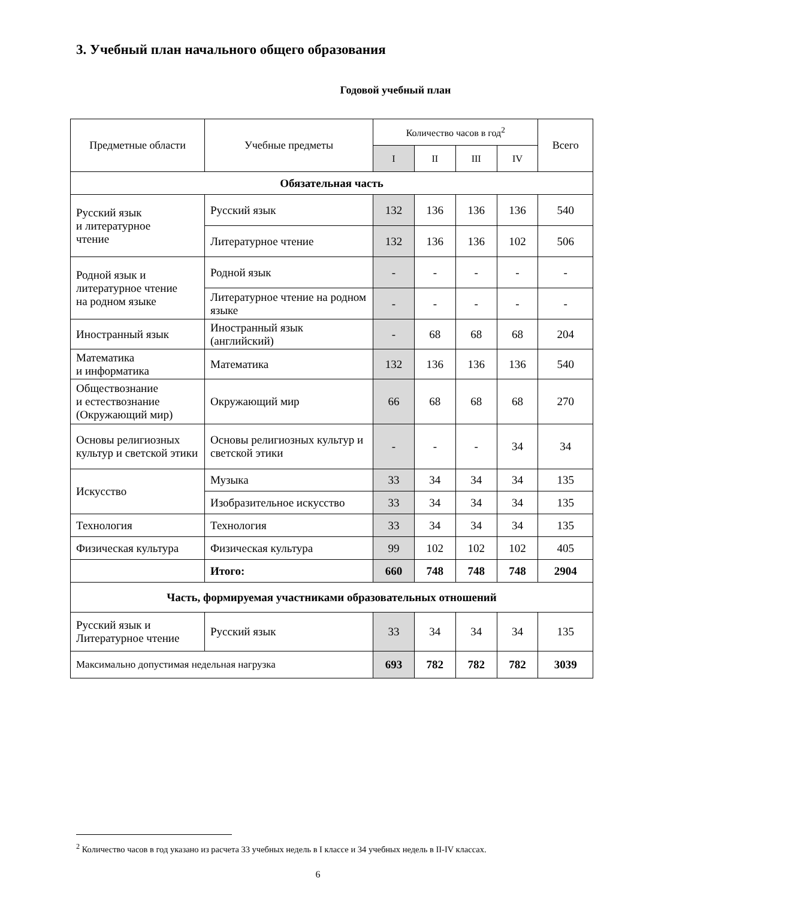3. Учебный план начального общего образования
Годовой учебный план
| Предметные области | Учебные предметы | Количество часов в год<sup>2</sup> | | | | Всего |
| --- | --- | --- | --- | --- | --- | --- |
| | | I | II | III | IV | |
| Обязательная часть | | | | | | |
| Русский язык и литературное чтение | Русский язык | 132 | 136 | 136 | 136 | 540 |
| | Литературное чтение | 132 | 136 | 136 | 102 | 506 |
| Родной язык и литературное чтение на родном языке | Родной язык | - | - | - | - | - |
| | Литературное чтение на родном языке | - | - | - | - | - |
| Иностранный язык | Иностранный язык (английский) | - | 68 | 68 | 68 | 204 |
| Математика и информатика | Математика | 132 | 136 | 136 | 136 | 540 |
| Обществознание и естествознание (Окружающий мир) | Окружающий мир | 66 | 68 | 68 | 68 | 270 |
| Основы религиозных культур и светской этики | Основы религиозных культур и светской этики | - | - | - | 34 | 34 |
| Искусство | Музыка | 33 | 34 | 34 | 34 | 135 |
| | Изобразительное искусство | 33 | 34 | 34 | 34 | 135 |
| Технология | Технология | 33 | 34 | 34 | 34 | 135 |
| Физическая культура | Физическая культура | 99 | 102 | 102 | 102 | 405 |
| | Итого: | 660 | 748 | 748 | 748 | 2904 |
| Часть, формируемая участниками образовательных отношений | | | | | | |
| Русский язык и Литературное чтение | Русский язык | 33 | 34 | 34 | 34 | 135 |
| Максимально допустимая недельная нагрузка | | 693 | 782 | 782 | 782 | 3039 |
<sup>2</sup> Количество часов в год указано из расчета 33 учебных недель в I классе и 34 учебных недель в II-IV классах.
6